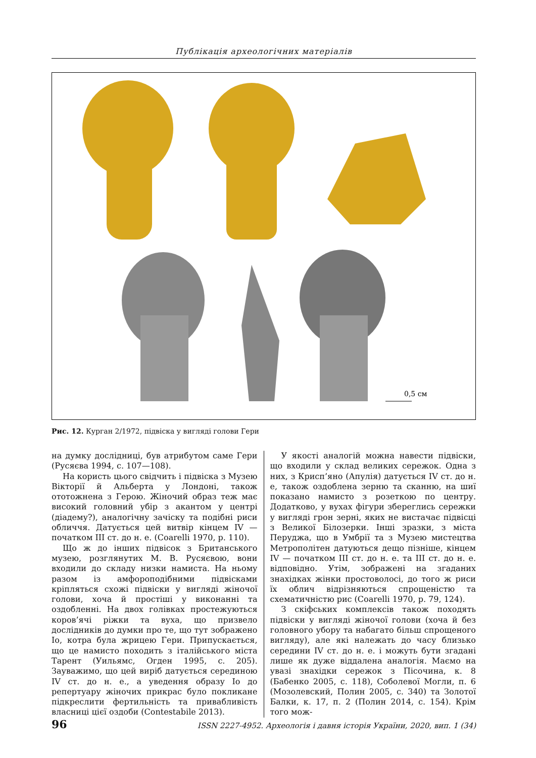Публікація археологічних матеріалів
0,5 см
Рис. 12. Курган 2/1972, підвіска у вигляді голови Гери
на думку дослідниці, був атрибутом саме Гери (Русяєва 1994, с. 107—108).
На користь цього свідчить і підвіска з Музею Вікторії й Альберта у Лондоні, також ототожнена з Герою. Жіночий образ теж має високий головний убір з акантом у центрі (діадему?), аналогічну зачіску та подібні риси обличчя. Датується цей витвір кінцем IV — початком III ст. до н. е. (Coarelli 1970, p. 110).
Що ж до інших підвісок з Британського музею, розглянутих М. В. Русяєвою, вони входили до складу низки намиста. На ньому разом із амфороподібними підвісками кріпляться схожі підвіски у вигляді жіночої голови, хоча й простіші у виконанні та оздобленні. На двох голівках простежуються коров’ячі ріжки та вуха, що призвело дослідників до думки про те, що тут зображено Іо, котра була жрицею Гери. Припускається, що це намисто походить з італійського міста Тарент (Уильямс, Огден 1995, с. 205). Зауважимо, що цей виріб датується серединою IV ст. до н. е., а уведення образу Іо до репертуару жіночих прикрас було покликане підкреслити фертильність та привабливість власниці цієї оздоби (Contestabile 2013).
У якості аналогій можна навести підвіски, що входили у склад великих сережок. Одна з них, з Крисп’яно (Апулія) датується IV ст. до н. е, також оздоблена зерню та сканню, на шиї показано намисто з розеткою по центру. Додатково, у вухах фігури збереглись сережки у вигляді грон зерні, яких не вистачає підвісці з Великої Білозерки. Інші зразки, з міста Перуджа, що в Умбрії та з Музею мистецтва Метрополітен датуються дещо пізніше, кінцем IV — початком III ст. до н. е. та III ст. до н. е. відповідно. Утім, зображені на згаданих знахідках жінки простоволосі, до того ж риси їх облич відрізняються спрощеністю та схематичністю рис (Coarelli 1970, p. 79, 124).
З скіфських комплексів також походять підвіски у вигляді жіночої голови (хоча й без головного убору та набагато більш спрощеного вигляду), але які належать до часу близько середини IV ст. до н. е. і можуть бути згадані лише як дуже віддалена аналогія. Маємо на увазі знахідки сережок з Пісочина, к. 8 (Бабенко 2005, с. 118), Соболевої Могли, п. 6 (Мозолевский, Полин 2005, с. 340) та Золотої Балки, к. 17, п. 2 (Полин 2014, с. 154). Крім того мож-
96 ISSN 2227-4952. Археологія і давня історія України, 2020, вип. 1 (34)